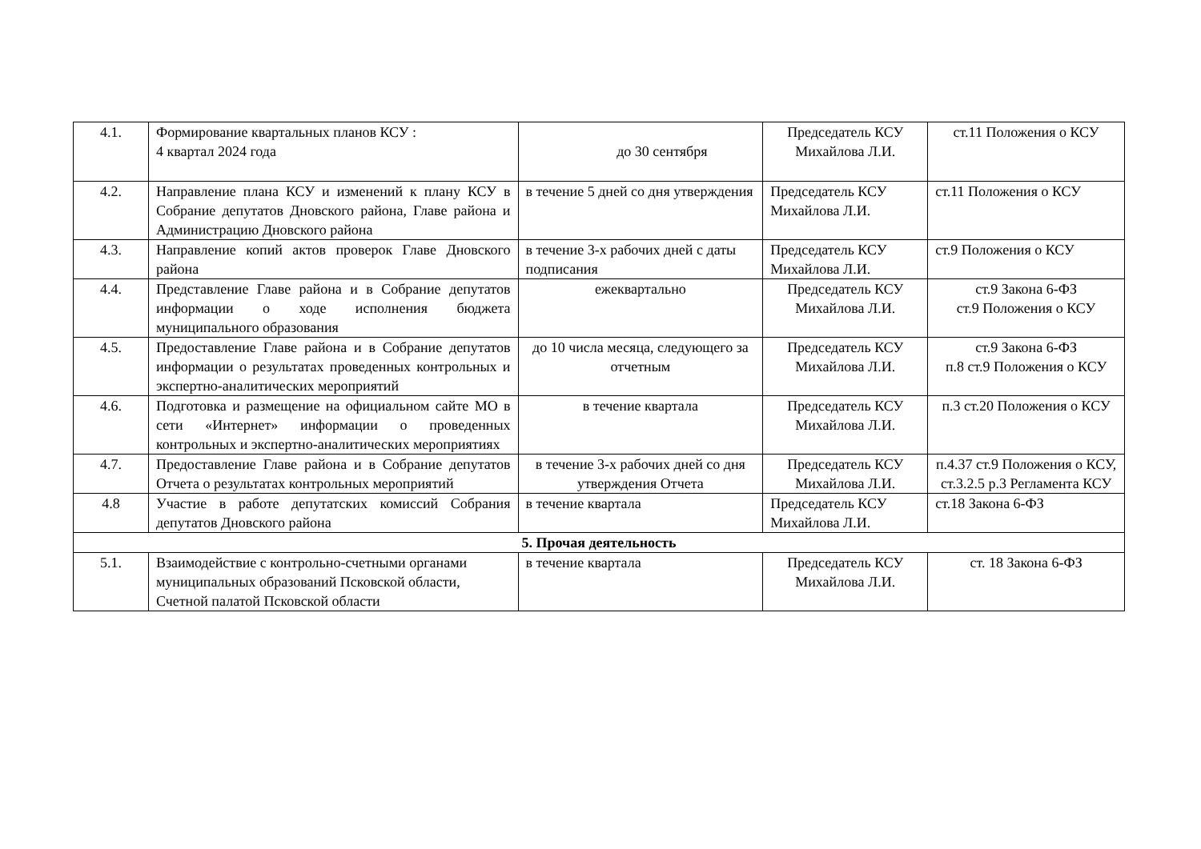| 4.1. | Формирование квартальных планов КСУ : 4 квартал 2024 года | до 30 сентября | Председатель КСУ Михайлова Л.И. | ст.11 Положения о КСУ |
| 4.2. | Направление плана КСУ и изменений к плану КСУ в Собрание депутатов Дновского района, Главе района и Администрацию Дновского района | в течение 5 дней со дня утверждения | Председатель КСУ Михайлова Л.И. | ст.11 Положения о КСУ |
| 4.3. | Направление копий актов проверок Главе Дновского района | в течение 3-х рабочих дней с даты подписания | Председатель КСУ Михайлова Л.И. | ст.9 Положения о КСУ |
| 4.4. | Представление Главе района и в Собрание депутатов информации о ходе исполнения бюджета муниципального образования | ежеквартально | Председатель КСУ Михайлова Л.И. | ст.9 Закона 6-ФЗ ст.9 Положения о КСУ |
| 4.5. | Предоставление Главе района и в Собрание депутатов информации о результатах проведенных контрольных и экспертно-аналитических мероприятий | до 10 числа месяца, следующего за отчетным | Председатель КСУ Михайлова Л.И. | ст.9 Закона 6-ФЗ п.8 ст.9 Положения о КСУ |
| 4.6. | Подготовка и размещение на официальном сайте МО в сети «Интернет» информации о проведенных контрольных и экспертно-аналитических мероприятиях | в течение квартала | Председатель КСУ Михайлова Л.И. | п.3 ст.20 Положения о КСУ |
| 4.7. | Предоставление Главе района и в Собрание депутатов Отчета о результатах контрольных мероприятий | в течение 3-х рабочих дней со дня утверждения Отчета | Председатель КСУ Михайлова Л.И. | п.4.37 ст.9 Положения о КСУ, ст.3.2.5 р.3 Регламента КСУ |
| 4.8 | Участие в работе депутатских комиссий Собрания депутатов Дновского района | в течение квартала | Председатель КСУ Михайлова Л.И. | ст.18 Закона 6-ФЗ |
| 5. Прочая деятельность | | | | |
| 5.1. | Взаимодействие с контрольно-счетными органами муниципальных образований Псковской области, Счетной палатой Псковской области | в течение квартала | Председатель КСУ Михайлова Л.И. | ст. 18 Закона 6-ФЗ |